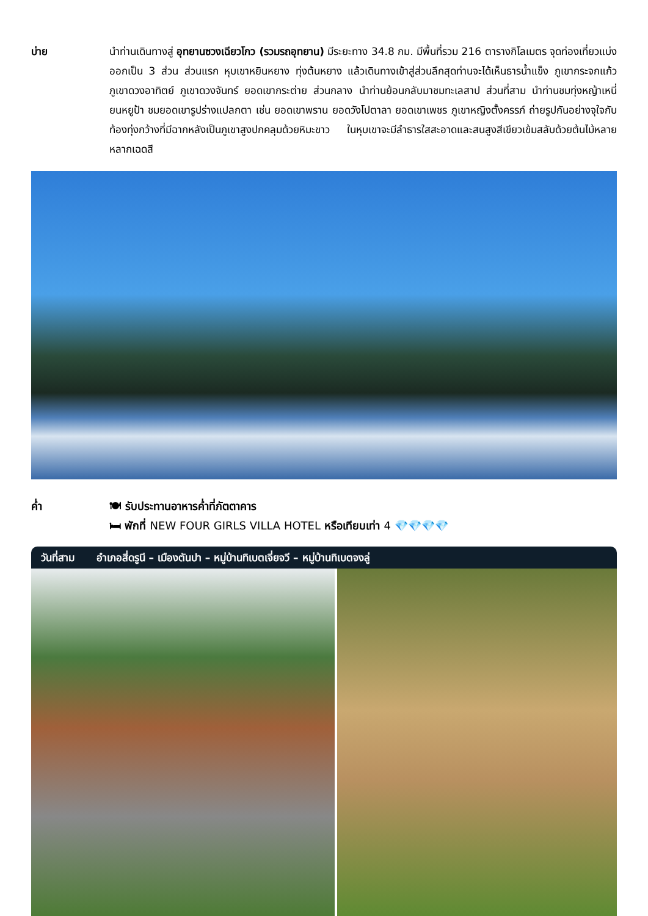บ่าย นำท่านเดินทางสู่ อุทยานซวงเฉียวโกว (รวมรถอุทยาน) มีระยะทาง 34.8 กม. มีพื้นที่รวม 216 ตารางกิโลเมตร จุดท่องเที่ยวแบ่งออกเป็น 3 ส่วน ส่วนแรก หุบเขาหยินหยาง ทุ่งต้นหยาง แล้วเดินทางเข้าสู่ส่วนลึกสุดท่านจะได้เห็นธารน้ำแข็ง ภูเขากระจกแก้ว ภูเขาดวงอาทิตย์ ภูเขาดวงจันทร์ ยอดเขากระต่าย ส่วนกลาง นำท่านย้อนกลับมาชมทะเลสาป ส่วนที่สาม นำท่านชมทุ่งหญ้าเหนี่ยนหยูป้า ชมยอดเขารูปร่างแปลกตา เช่น ยอดเขาพราน ยอดวังโปตาลา ยอดเขาเพชร ภูเขาหญิงตั้งครรภ์ ถ่ายรูปกันอย่างจุใจกับท้องทุ่งกว้างที่มีฉากหลังเป็นภูเขาสูงปกคลุมด้วยหิมะขาว ในหุบเขาจะมีลำธารใสสะอาดและสนสูงสีเขียวเข้มสลับด้วยต้นไม้หลายหลากเฉดสี
ค่ำ 🍽 รับประทานอาหารค่ำที่ภัตตาคาร
🛏 พักที่ NEW FOUR GIRLS VILLA HOTEL หรือเทียบเท่า 4 💎💎💎💎
วันที่สาม อำเภอสี่ดรูนี – เมืองตันปา – หมู่บ้านทิเบตเจี่ยจวี – หมู่บ้านทิเบตจงลู่